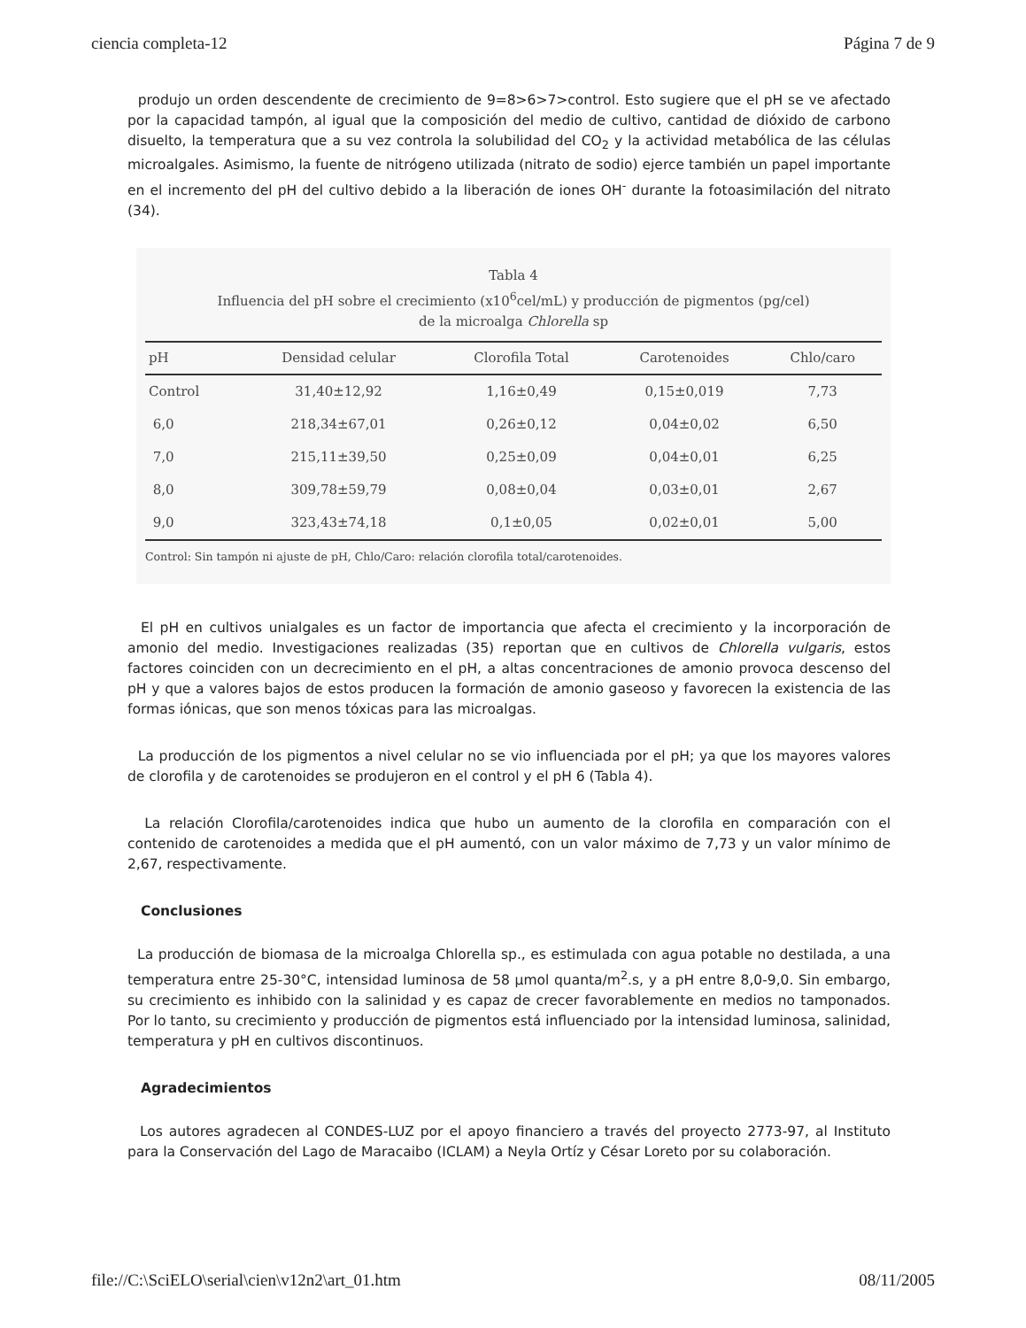ciencia completa-12 Página 7 de 9
produjo un orden descendente de crecimiento de 9=8>6>7>control. Esto sugiere que el pH se ve afectado por la capacidad tampón, al igual que la composición del medio de cultivo, cantidad de dióxido de carbono disuelto, la temperatura que a su vez controla la solubilidad del CO<sub>2</sub> y la actividad metabólica de las células microalgales. Asimismo, la fuente de nitrógeno utilizada (nitrato de sodio) ejerce también un papel importante en el incremento del pH del cultivo debido a la liberación de iones OH<sup>-</sup> durante la fotoasimilación del nitrato (34).
Tabla 4
Influencia del pH sobre el crecimiento (x10<sup>6</sup>cel/mL) y producción de pigmentos (pg/cel)
de la microalga Chlorella sp
| pH | Densidad celular | Clorofila Total | Carotenoides | Chlo/caro |
| --- | --- | --- | --- | --- |
| Control | 31,40±12,92 | 1,16±0,49 | 0,15±0,019 | 7,73 |
| 6,0 | 218,34±67,01 | 0,26±0,12 | 0,04±0,02 | 6,50 |
| 7,0 | 215,11±39,50 | 0,25±0,09 | 0,04±0,01 | 6,25 |
| 8,0 | 309,78±59,79 | 0,08±0,04 | 0,03±0,01 | 2,67 |
| 9,0 | 323,43±74,18 | 0,1±0,05 | 0,02±0,01 | 5,00 |
Control: Sin tampón ni ajuste de pH, Chlo/Caro: relación clorofila total/carotenoides.
El pH en cultivos unialgales es un factor de importancia que afecta el crecimiento y la incorporación de amonio del medio. Investigaciones realizadas (35) reportan que en cultivos de Chlorella vulgaris, estos factores coinciden con un decrecimiento en el pH, a altas concentraciones de amonio provoca descenso del pH y que a valores bajos de estos producen la formación de amonio gaseoso y favorecen la existencia de las formas iónicas, que son menos tóxicas para las microalgas.
La producción de los pigmentos a nivel celular no se vio influenciada por el pH; ya que los mayores valores de clorofila y de carotenoides se produjeron en el control y el pH 6 (Tabla 4).
La relación Clorofila/carotenoides indica que hubo un aumento de la clorofila en comparación con el contenido de carotenoides a medida que el pH aumentó, con un valor máximo de 7,73 y un valor mínimo de 2,67, respectivamente.
Conclusiones
La producción de biomasa de la microalga Chlorella sp., es estimulada con agua potable no destilada, a una temperatura entre 25-30°C, intensidad luminosa de 58 µmol quanta/m<sup>2</sup>.s, y a pH entre 8,0-9,0. Sin embargo, su crecimiento es inhibido con la salinidad y es capaz de crecer favorablemente en medios no tamponados. Por lo tanto, su crecimiento y producción de pigmentos está influenciado por la intensidad luminosa, salinidad, temperatura y pH en cultivos discontinuos.
Agradecimientos
Los autores agradecen al CONDES-LUZ por el apoyo financiero a través del proyecto 2773-97, al Instituto para la Conservación del Lago de Maracaibo (ICLAM) a Neyla Ortíz y César Loreto por su colaboración.
file://C:\SciELO\serial\cien\v12n2\art_01.htm 08/11/2005